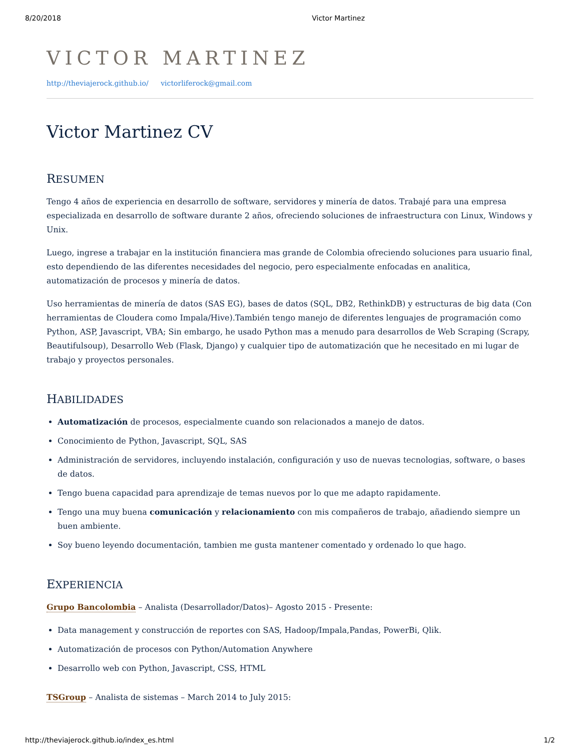8/20/2018 Victor Martinez
VICTOR MARTINEZ
http://theviajerock.github.io/ victorliferock@gmail.com
Victor Martinez CV
RESUMEN
Tengo 4 años de experiencia en desarrollo de software, servidores y minería de datos. Trabajé para una empresa especializada en desarrollo de software durante 2 años, ofreciendo soluciones de infraestructura con Linux, Windows y Unix.
Luego, ingrese a trabajar en la institución financiera mas grande de Colombia ofreciendo soluciones para usuario final, esto dependiendo de las diferentes necesidades del negocio, pero especialmente enfocadas en analitica, automatización de procesos y minería de datos.
Uso herramientas de minería de datos (SAS EG), bases de datos (SQL, DB2, RethinkDB) y estructuras de big data (Con herramientas de Cloudera como Impala/Hive).También tengo manejo de diferentes lenguajes de programación como Python, ASP, Javascript, VBA; Sin embargo, he usado Python mas a menudo para desarrollos de Web Scraping (Scrapy, Beautifulsoup), Desarrollo Web (Flask, Django) y cualquier tipo de automatización que he necesitado en mi lugar de trabajo y proyectos personales.
HABILIDADES
Automatización de procesos, especialmente cuando son relacionados a manejo de datos.
Conocimiento de Python, Javascript, SQL, SAS
Administración de servidores, incluyendo instalación, configuración y uso de nuevas tecnologias, software, o bases de datos.
Tengo buena capacidad para aprendizaje de temas nuevos por lo que me adapto rapidamente.
Tengo una muy buena comunicación y relacionamiento con mis compañeros de trabajo, añadiendo siempre un buen ambiente.
Soy bueno leyendo documentación, tambien me gusta mantener comentado y ordenado lo que hago.
EXPERIENCIA
Grupo Bancolombia – Analista (Desarrollador/Datos)– Agosto 2015 - Presente:
Data management y construcción de reportes con SAS, Hadoop/Impala,Pandas, PowerBi, Qlik.
Automatización de procesos con Python/Automation Anywhere
Desarrollo web con Python, Javascript, CSS, HTML
TSGroup – Analista de sistemas – March 2014 to July 2015:
http://theviajerock.github.io/index_es.html 1/2